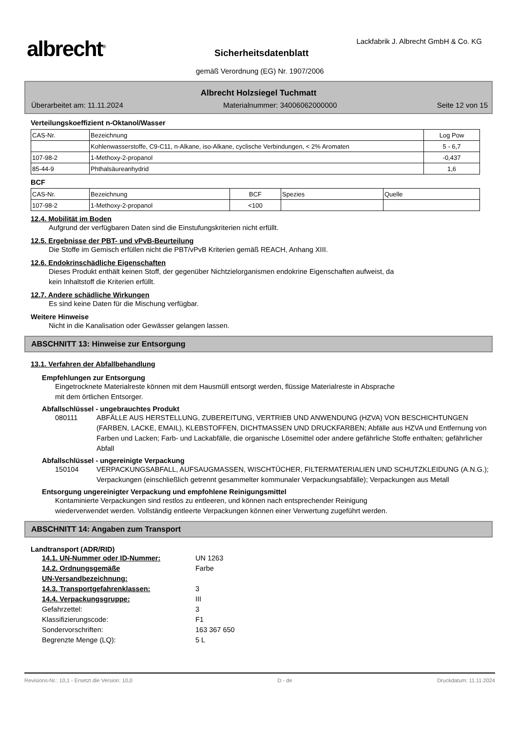albrecht<sup>®</sup>
Lackfabrik J. Albrecht GmbH & Co. KG
Sicherheitsdatenblatt
gemäß Verordnung (EG) Nr. 1907/2006
Albrecht Holzsiegel Tuchmatt
Überarbeitet am: 11.11.2024 Materialnummer: 34006062000000 Seite 12 von 15
Verteilungskoeffizient n-Oktanol/Wasser
| CAS-Nr. | Bezeichnung | Log Pow |
| | Kohlenwasserstoffe, C9-C11, n-Alkane, iso-Alkane, cyclische Verbindungen, < 2% Aromaten | 5 - 6,7 |
| 107-98-2 | 1-Methoxy-2-propanol | -0,437 |
| 85-44-9 | Phthalsäureanhydrid | 1,6 |
BCF
| CAS-Nr. | Bezeichnung | BCF | Spezies | Quelle |
| 107-98-2 | 1-Methoxy-2-propanol | <100 | | |
12.4. Mobilität im Boden
Aufgrund der verfügbaren Daten sind die Einstufungskriterien nicht erfüllt.
12.5. Ergebnisse der PBT- und vPvB-Beurteilung
Die Stoffe im Gemisch erfüllen nicht die PBT/vPvB Kriterien gemäß REACH, Anhang XIII.
12.6. Endokrinschädliche Eigenschaften
Dieses Produkt enthält keinen Stoff, der gegenüber Nichtzielorganismen endokrine Eigenschaften aufweist, da
kein Inhaltstoff die Kriterien erfüllt.
12.7. Andere schädliche Wirkungen
Es sind keine Daten für die Mischung verfügbar.
Weitere Hinweise
Nicht in die Kanalisation oder Gewässer gelangen lassen.
ABSCHNITT 13: Hinweise zur Entsorgung
13.1. Verfahren der Abfallbehandlung
Empfehlungen zur Entsorgung
Eingetrocknete Materialreste können mit dem Hausmüll entsorgt werden, flüssige Materialreste in Absprache
mit dem örtlichen Entsorger.
Abfallschlüssel - ungebrauchtes Produkt
080111 ABFÄLLE AUS HERSTELLUNG, ZUBEREITUNG, VERTRIEB UND ANWENDUNG (HZVA) VON BESCHICHTUNGEN (FARBEN, LACKE, EMAIL), KLEBSTOFFEN, DICHTMASSEN UND DRUCKFARBEN; Abfälle aus HZVA und Entfernung von Farben und Lacken; Farb- und Lackabfälle, die organische Lösemittel oder andere gefährliche Stoffe enthalten; gefährlicher Abfall
Abfallschlüssel - ungereinigte Verpackung
150104 VERPACKUNGSABFALL, AUFSAUGMASSEN, WISCHTÜCHER, FILTERMATERIALIEN UND SCHUTZKLEIDUNG (A.N.G.); Verpackungen (einschließlich getrennt gesammelter kommunaler Verpackungsabfälle); Verpackungen aus Metall
Entsorgung ungereinigter Verpackung und empfohlene Reinigungsmittel
Kontaminierte Verpackungen sind restlos zu entleeren, und können nach entsprechender Reinigung
wiederverwendet werden. Vollständig entleerte Verpackungen können einer Verwertung zugeführt werden.
ABSCHNITT 14: Angaben zum Transport
Landtransport (ADR/RID)
14.1. UN-Nummer oder ID-Nummer: UN 1263
14.2. Ordnungsgemäße
UN-Versandbezeichnung: Farbe
14.3. Transportgefahrenklassen: 3
14.4. Verpackungsgruppe: III
Gefahrzettel: 3
Klassifizierungscode: F1
Sondervorschriften: 163 367 650
Begrenzte Menge (LQ): 5 L
Revisions-Nr.: 10,1 - Ersetzt die Version: 10,0 D - de Druckdatum: 11.11.2024